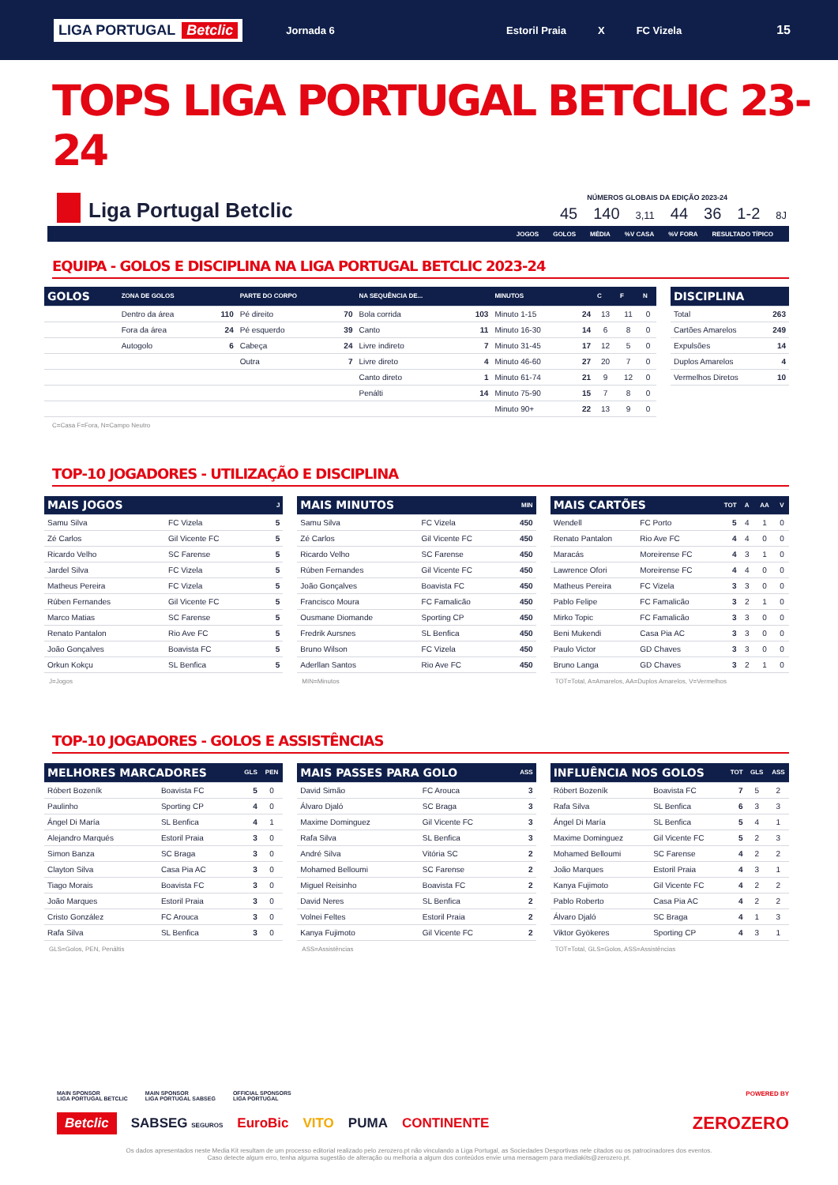LIGA PORTUGAL Betclic
Jornada 6 Estoril Praia X FC Vizela
15
TOPS LIGA PORTUGAL BETCLIC 23-24
Liga Portugal Betclic
NÚMEROS GLOBAIS DA EDIÇÃO 2023-24
45 140 3,11 44 36 1-2 8J
JOGOS GOLOS MÉDIA%V CASA%V FORA RESULTADO TÍPICO
EQUIPA - GOLOS E DISCIPLINA NA LIGA PORTUGAL BETCLIC 2023-24
| GOLOS | ZONA DE GOLOS | | PARTE DO CORPO | | NA SEQUÊNCIA DE... | | MINUTOS | | C | F | N |
| --- | --- | --- | --- | --- | --- | --- | --- | --- | --- | --- | --- |
| | Dentro da área | 110 | Pé direito | 70 | Bola corrida | 103 | Minuto 1-15 | 24 | 13 | 11 | 0 |
| | Fora da área | 24 | Pé esquerdo | 39 | Canto | 11 | Minuto 16-30 | 14 | 6 | 8 | 0 |
| | Autogolo | 6 | Cabeça | 24 | Livre indireto | 7 | Minuto 31-45 | 17 | 12 | 5 | 0 |
| | | | Outra | 7 | Livre direto | 4 | Minuto 46-60 | 27 | 20 | 7 | 0 |
| | | | | | Canto direto | 1 | Minuto 61-74 | 21 | 9 | 12 | 0 |
| | | | | | Penálti | 14 | Minuto 75-90 | 15 | 7 | 8 | 0 |
| | | | | | | | Minuto 90+ | 22 | 13 | 9 | 0 |
| DISCIPLINA | |
| --- | --- |
| Total | 263 |
| Cartões Amarelos | 249 |
| Expulsões | 14 |
| Duplos Amarelos | 4 |
| Vermelhos Diretos | 10 |
C=Casa F=Fora, N=Campo Neutro
TOP-10 JOGADORES - UTILIZAÇÃO E DISCIPLINA
| MAIS JOGOS | | J |
| --- | --- | --- |
| Samu Silva | FC Vizela | 5 |
| Zé Carlos | Gil Vicente FC | 5 |
| Ricardo Velho | SC Farense | 5 |
| Jardel Silva | FC Vizela | 5 |
| Matheus Pereira | FC Vizela | 5 |
| Rúben Fernandes | Gil Vicente FC | 5 |
| Marco Matias | SC Farense | 5 |
| Renato Pantalon | Rio Ave FC | 5 |
| João Gonçalves | Boavista FC | 5 |
| Orkun Kokçu | SL Benfica | 5 |
J=Jogos
| MAIS MINUTOS | | MIN |
| --- | --- | --- |
| Samu Silva | FC Vizela | 450 |
| Zé Carlos | Gil Vicente FC | 450 |
| Ricardo Velho | SC Farense | 450 |
| Rúben Fernandes | Gil Vicente FC | 450 |
| João Gonçalves | Boavista FC | 450 |
| Francisco Moura | FC Famalicão | 450 |
| Ousmane Diomande | Sporting CP | 450 |
| Fredrik Aursnes | SL Benfica | 450 |
| Bruno Wilson | FC Vizela | 450 |
| Aderllan Santos | Rio Ave FC | 450 |
MIN=Minutos
| MAIS CARTÕES | | TOT | A | AA | V |
| --- | --- | --- | --- | --- | --- |
| Wendell | FC Porto | 5 | 4 | 1 | 0 |
| Renato Pantalon | Rio Ave FC | 4 | 4 | 0 | 0 |
| Maracás | Moreirense FC | 4 | 3 | 1 | 0 |
| Lawrence Ofori | Moreirense FC | 4 | 4 | 0 | 0 |
| Matheus Pereira | FC Vizela | 3 | 3 | 0 | 0 |
| Pablo Felipe | FC Famalicão | 3 | 2 | 1 | 0 |
| Mirko Topic | FC Famalicão | 3 | 3 | 0 | 0 |
| Beni Mukendi | Casa Pia AC | 3 | 3 | 0 | 0 |
| Paulo Victor | GD Chaves | 3 | 3 | 0 | 0 |
| Bruno Langa | GD Chaves | 3 | 2 | 1 | 0 |
TOT=Total, A=Amarelos, AA=Duplos Amarelos, V=Vermelhos
TOP-10 JOGADORES - GOLOS E ASSISTÊNCIAS
| MELHORES MARCADORES | | GLS | PEN |
| --- | --- | --- | --- |
| Róbert Bozeník | Boavista FC | 5 | 0 |
| Paulinho | Sporting CP | 4 | 0 |
| Ángel Di María | SL Benfica | 4 | 1 |
| Alejandro Marqués | Estoril Praia | 3 | 0 |
| Simon Banza | SC Braga | 3 | 0 |
| Clayton Silva | Casa Pia AC | 3 | 0 |
| Tiago Morais | Boavista FC | 3 | 0 |
| João Marques | Estoril Praia | 3 | 0 |
| Cristo González | FC Arouca | 3 | 0 |
| Rafa Silva | SL Benfica | 3 | 0 |
GLS=Golos, PEN, Penáltis
| MAIS PASSES PARA GOLO | | ASS |
| --- | --- | --- |
| David Simão | FC Arouca | 3 |
| Álvaro Djaló | SC Braga | 3 |
| Maxime Dominguez | Gil Vicente FC | 3 |
| Rafa Silva | SL Benfica | 3 |
| André Silva | Vitória SC | 2 |
| Mohamed Belloumi | SC Farense | 2 |
| Miguel Reisinho | Boavista FC | 2 |
| David Neres | SL Benfica | 2 |
| Volnei Feltes | Estoril Praia | 2 |
| Kanya Fujimoto | Gil Vicente FC | 2 |
ASS=Assistências
| INFLUÊNCIA NOS GOLOS | | TOT | GLS | ASS |
| --- | --- | --- | --- | --- |
| Róbert Bozeník | Boavista FC | 7 | 5 | 2 |
| Rafa Silva | SL Benfica | 6 | 3 | 3 |
| Ángel Di María | SL Benfica | 5 | 4 | 1 |
| Maxime Dominguez | Gil Vicente FC | 5 | 2 | 3 |
| Mohamed Belloumi | SC Farense | 4 | 2 | 2 |
| João Marques | Estoril Praia | 4 | 3 | 1 |
| Kanya Fujimoto | Gil Vicente FC | 4 | 2 | 2 |
| Pablo Roberto | Casa Pia AC | 4 | 2 | 2 |
| Álvaro Djaló | SC Braga | 4 | 1 | 3 |
| Viktor Gyökeres | Sporting CP | 4 | 3 | 1 |
TOT=Total, GLS=Golos, ASS=Assistências
MAIN SPONSOR
LIGA PORTUGAL BETCLIC
MAIN SPONSOR
LIGA PORTUGAL SABSEG
OFFICIAL SPONSORS
LIGA PORTUGAL
POWERED BY
Betclic SABSEG SEGUROS EuroBic VITO PUMA CONTINENTE ZEROZERO
Os dados apresentados neste Media Kit resultam de um processo editorial realizado pelo zerozero.pt não vinculando a Liga Portugal, as Sociedades Desportivas nele citados ou os patrocinadores dos eventos.
Caso detecte algum erro, tenha alguma sugestão de alteração ou melhoria a algum dos conteúdos envie uma mensagem para mediakits@zerozero.pt.